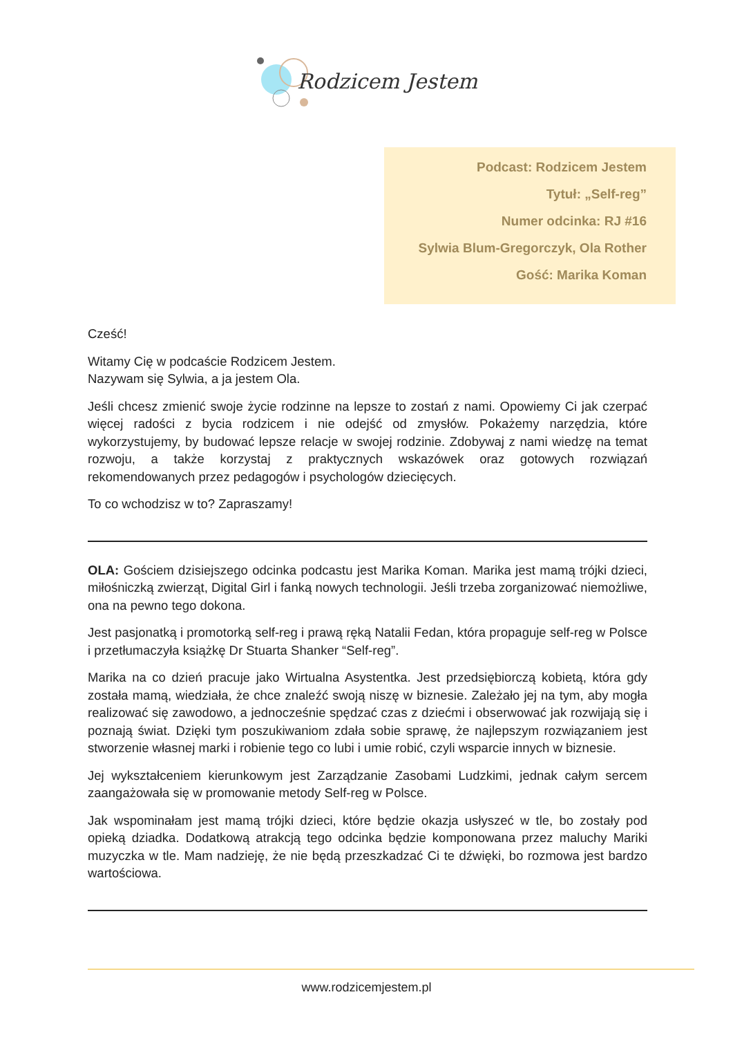Rodzicem Jestem
Podcast: Rodzicem Jestem
Tytuł: „Self-reg”
Numer odcinka: RJ #16
Sylwia Blum-Gregorczyk, Ola Rother
Gość: Marika Koman
Cześć!
Witamy Cię w podcaście Rodzicem Jestem.
Nazywam się Sylwia, a ja jestem Ola.
Jeśli chcesz zmienić swoje życie rodzinne na lepsze to zostań z nami. Opowiemy Ci jak czerpać więcej radości z bycia rodzicem i nie odejść od zmysłów. Pokażemy narzędzia, które wykorzystujemy, by budować lepsze relacje w swojej rodzinie. Zdobywaj z nami wiedzę na temat rozwoju, a także korzystaj z praktycznych wskazówek oraz gotowych rozwiązań rekomendowanych przez pedagogów i psychologów dziecięcych.
To co wchodzisz w to? Zapraszamy!
OLA: Gościem dzisiejszego odcinka podcastu jest Marika Koman. Marika jest mamą trójki dzieci, miłośniczką zwierząt, Digital Girl i fanką nowych technologii. Jeśli trzeba zorganizować niemożliwe, ona na pewno tego dokona.
Jest pasjonatką i promotorką self-reg i prawą ręką Natalii Fedan, która propaguje self-reg w Polsce i przetłumaczyła książkę Dr Stuarta Shanker “Self-reg”.
Marika na co dzień pracuje jako Wirtualna Asystentka. Jest przedsiębiorczą kobietą, która gdy została mamą, wiedziała, że chce znaleźć swoją niszę w biznesie. Zależało jej na tym, aby mogła realizować się zawodowo, a jednocześnie spędzać czas z dziećmi i obserwować jak rozwijają się i poznają świat. Dzięki tym poszukiwaniom zdała sobie sprawę, że najlepszym rozwiązaniem jest stworzenie własnej marki i robienie tego co lubi i umie robić, czyli wsparcie innych w biznesie.
Jej wykształceniem kierunkowym jest Zarządzanie Zasobami Ludzkimi, jednak całym sercem zaangażowała się w promowanie metody Self-reg w Polsce.
Jak wspominałam jest mamą trójki dzieci, które będzie okazja usłyszeć w tle, bo zostały pod opieką dziadka. Dodatkową atrakcją tego odcinka będzie komponowana przez maluchy Mariki muzyczka w tle. Mam nadzieję, że nie będą przeszkadzać Ci te dźwięki, bo rozmowa jest bardzo wartościowa.
www.rodzicemjestem.pl